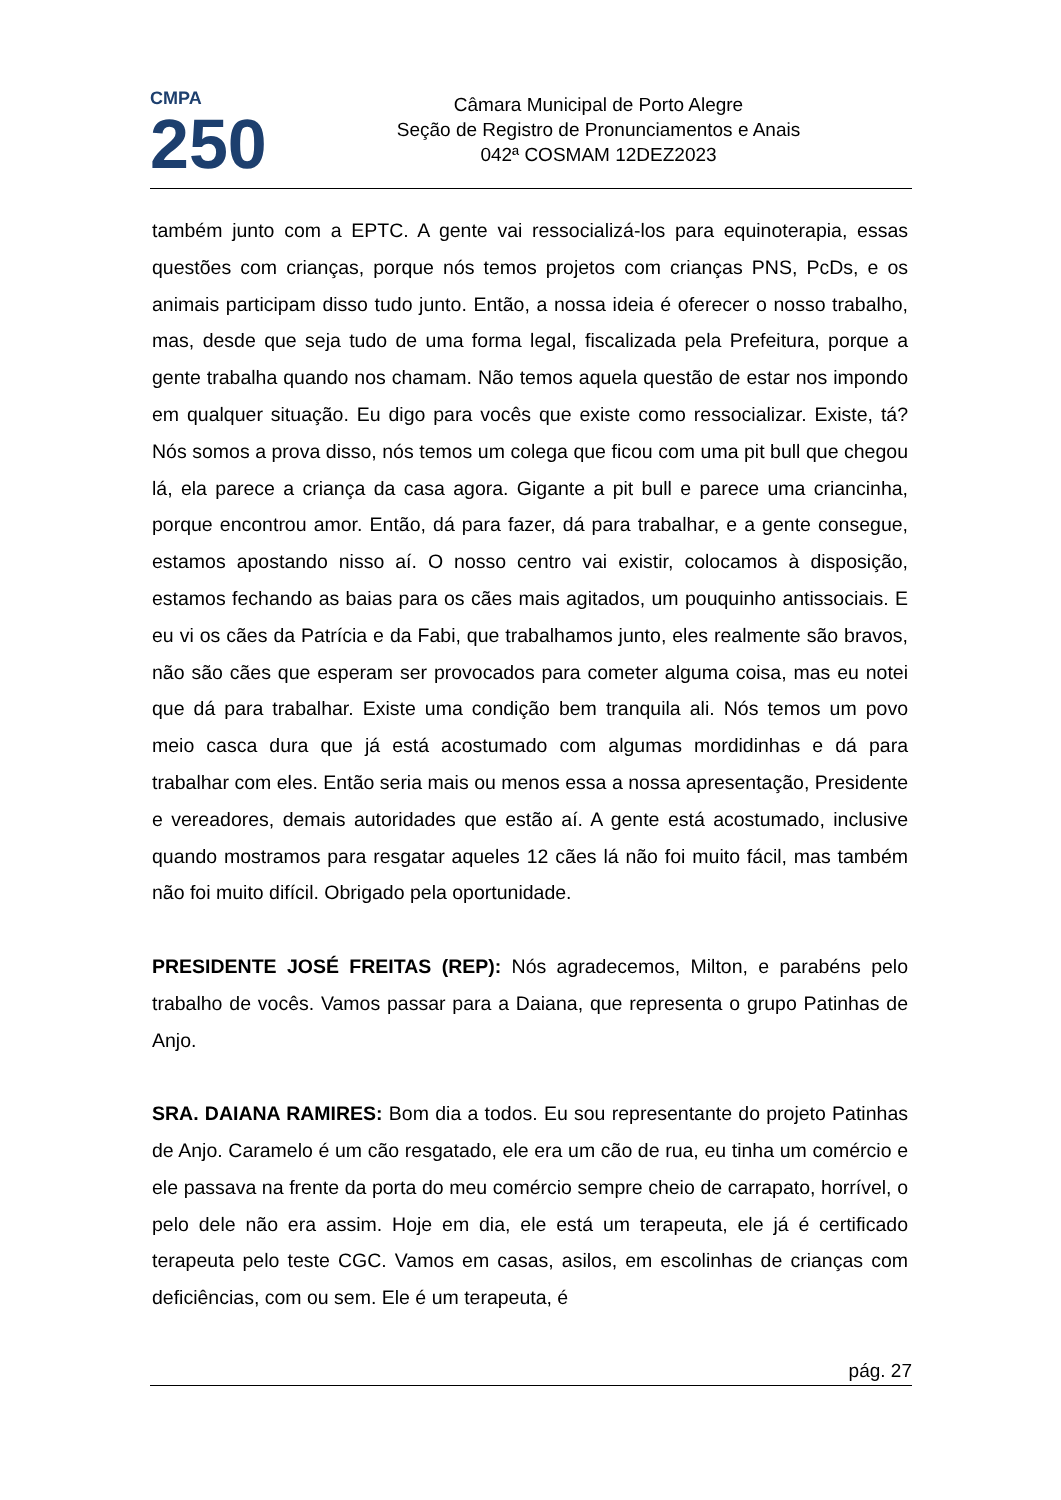CMPA
250
Câmara Municipal de Porto Alegre
Seção de Registro de Pronunciamentos e Anais
042ª COSMAM 12DEZ2023
também junto com a EPTC. A gente vai ressocializá-los para equinoterapia, essas questões com crianças, porque nós temos projetos com crianças PNS, PcDs, e os animais participam disso tudo junto. Então, a nossa ideia é oferecer o nosso trabalho, mas, desde que seja tudo de uma forma legal, fiscalizada pela Prefeitura, porque a gente trabalha quando nos chamam. Não temos aquela questão de estar nos impondo em qualquer situação. Eu digo para vocês que existe como ressocializar. Existe, tá? Nós somos a prova disso, nós temos um colega que ficou com uma pit bull que chegou lá, ela parece a criança da casa agora. Gigante a pit bull e parece uma criancinha, porque encontrou amor. Então, dá para fazer, dá para trabalhar, e a gente consegue, estamos apostando nisso aí. O nosso centro vai existir, colocamos à disposição, estamos fechando as baias para os cães mais agitados, um pouquinho antissociais. E eu vi os cães da Patrícia e da Fabi, que trabalhamos junto, eles realmente são bravos, não são cães que esperam ser provocados para cometer alguma coisa, mas eu notei que dá para trabalhar. Existe uma condição bem tranquila ali. Nós temos um povo meio casca dura que já está acostumado com algumas mordidinhas e dá para trabalhar com eles. Então seria mais ou menos essa a nossa apresentação, Presidente e vereadores, demais autoridades que estão aí. A gente está acostumado, inclusive quando mostramos para resgatar aqueles 12 cães lá não foi muito fácil, mas também não foi muito difícil. Obrigado pela oportunidade.
PRESIDENTE JOSÉ FREITAS (REP): Nós agradecemos, Milton, e parabéns pelo trabalho de vocês. Vamos passar para a Daiana, que representa o grupo Patinhas de Anjo.
SRA. DAIANA RAMIRES: Bom dia a todos. Eu sou representante do projeto Patinhas de Anjo. Caramelo é um cão resgatado, ele era um cão de rua, eu tinha um comércio e ele passava na frente da porta do meu comércio sempre cheio de carrapato, horrível, o pelo dele não era assim. Hoje em dia, ele está um terapeuta, ele já é certificado terapeuta pelo teste CGC. Vamos em casas, asilos, em escolinhas de crianças com deficiências, com ou sem. Ele é um terapeuta, é
pág. 27